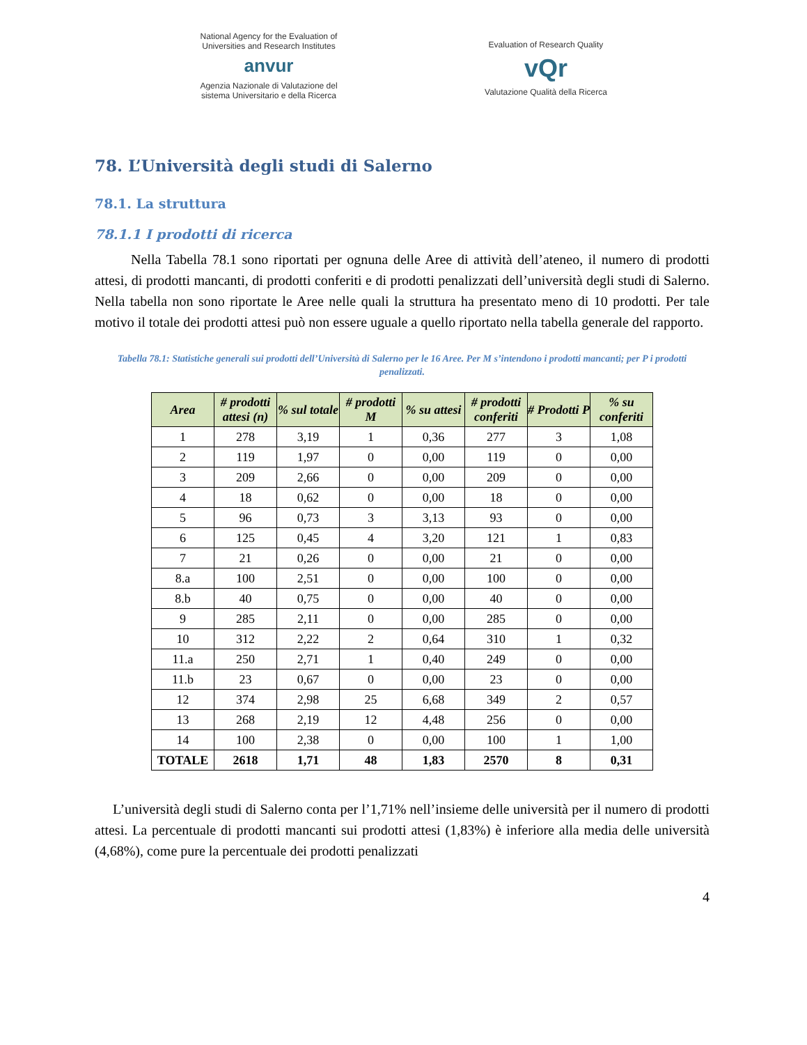National Agency for the Evaluation of Universities and Research Institutes
anvur
Agenzia Nazionale di Valutazione del sistema Universitario e della Ricerca
Evaluation of Research Quality
vQr
Valutazione Qualità della Ricerca
78. L’Università degli studi di Salerno
78.1. La struttura
78.1.1 I prodotti di ricerca
Nella Tabella 78.1 sono riportati per ognuna delle Aree di attività dell’ateneo, il numero di prodotti attesi, di prodotti mancanti, di prodotti conferiti e di prodotti penalizzati dell’università degli studi di Salerno. Nella tabella non sono riportate le Aree nelle quali la struttura ha presentato meno di 10 prodotti. Per tale motivo il totale dei prodotti attesi può non essere uguale a quello riportato nella tabella generale del rapporto.
Tabella 78.1: Statistiche generali sui prodotti dell’Università di Salerno per le 16 Aree. Per M s’intendono i prodotti mancanti; per P i prodotti penalizzati.
| Area | # prodotti attesi (n) | % sul totale | # prodotti M | % su attesi | # prodotti conferiti | # Prodotti P | % su conferiti |
| --- | --- | --- | --- | --- | --- | --- | --- |
| 1 | 278 | 3,19 | 1 | 0,36 | 277 | 3 | 1,08 |
| 2 | 119 | 1,97 | 0 | 0,00 | 119 | 0 | 0,00 |
| 3 | 209 | 2,66 | 0 | 0,00 | 209 | 0 | 0,00 |
| 4 | 18 | 0,62 | 0 | 0,00 | 18 | 0 | 0,00 |
| 5 | 96 | 0,73 | 3 | 3,13 | 93 | 0 | 0,00 |
| 6 | 125 | 0,45 | 4 | 3,20 | 121 | 1 | 0,83 |
| 7 | 21 | 0,26 | 0 | 0,00 | 21 | 0 | 0,00 |
| 8.a | 100 | 2,51 | 0 | 0,00 | 100 | 0 | 0,00 |
| 8.b | 40 | 0,75 | 0 | 0,00 | 40 | 0 | 0,00 |
| 9 | 285 | 2,11 | 0 | 0,00 | 285 | 0 | 0,00 |
| 10 | 312 | 2,22 | 2 | 0,64 | 310 | 1 | 0,32 |
| 11.a | 250 | 2,71 | 1 | 0,40 | 249 | 0 | 0,00 |
| 11.b | 23 | 0,67 | 0 | 0,00 | 23 | 0 | 0,00 |
| 12 | 374 | 2,98 | 25 | 6,68 | 349 | 2 | 0,57 |
| 13 | 268 | 2,19 | 12 | 4,48 | 256 | 0 | 0,00 |
| 14 | 100 | 2,38 | 0 | 0,00 | 100 | 1 | 1,00 |
| TOTALE | 2618 | 1,71 | 48 | 1,83 | 2570 | 8 | 0,31 |
L’università degli studi di Salerno conta per l’1,71% nell’insieme delle università per il numero di prodotti attesi. La percentuale di prodotti mancanti sui prodotti attesi (1,83%) è inferiore alla media delle università (4,68%), come pure la percentuale dei prodotti penalizzati
4